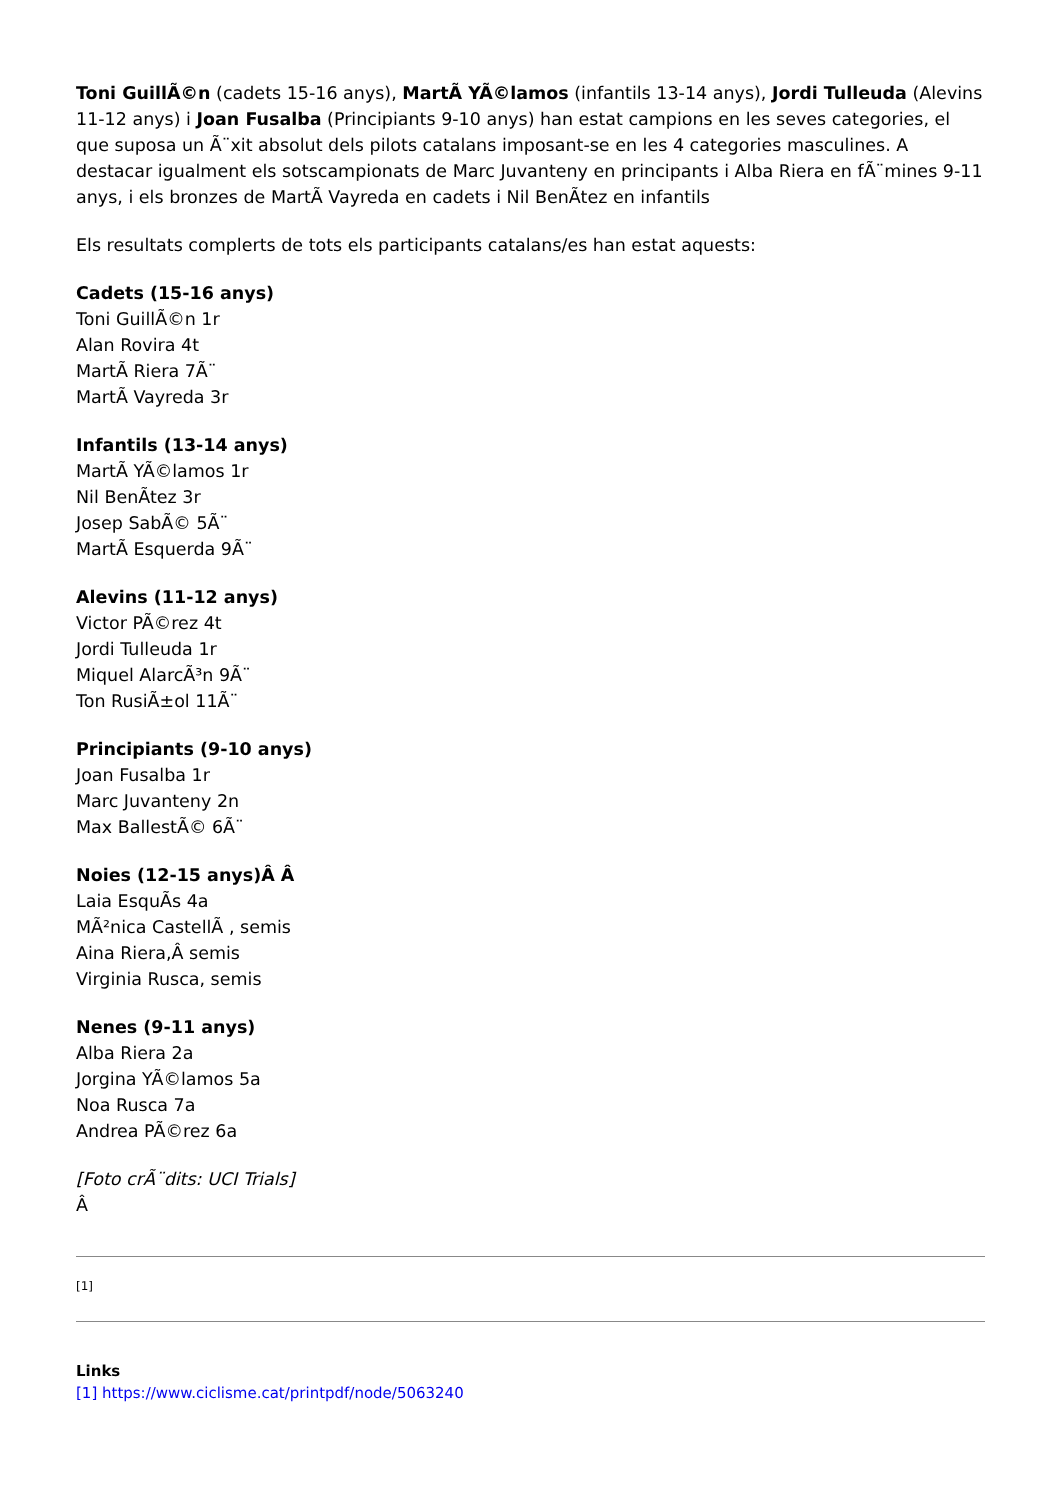Toni GuillÃ©n (cadets 15-16 anys), MartÃ YÃ©lamos (infantils 13-14 anys), Jordi Tulleuda (Alevins 11-12 anys) i Joan Fusalba (Principiants 9-10 anys) han estat campions en les seves categories, el que suposa un Ã¨xit absolut dels pilots catalans imposant-se en les 4 categories masculines. A destacar igualment els sotscampionats de Marc Juvanteny en principants i Alba Riera en fÃ¨mines 9-11 anys, i els bronzes de MartÃ Vayreda en cadets i Nil BenÃtez en infantils
Els resultats complerts de tots els participants catalans/es han estat aquests:
Cadets (15-16 anys)
Toni GuillÃ©n 1r
Alan Rovira 4t
MartÃ Riera 7Ã¨
MartÃ Vayreda 3r
Infantils (13-14 anys)
MartÃ YÃ©lamos 1r
Nil BenÃtez 3r
Josep SabÃ© 5Ã¨
MartÃ Esquerda 9Ã¨
Alevins (11-12 anys)
Victor PÃ©rez 4t
Jordi Tulleuda 1r
Miquel AlarcÃ³n 9Ã¨
Ton RusiÃ±ol 11Ã¨
Principiants (9-10 anys)
Joan Fusalba 1r
Marc Juvanteny 2n
Max BallestÃ© 6Ã¨
Noies (12-15 anys)Â Â
Laia EsquÃs 4a
MÃ²nica CastellÃ , semis
Aina Riera,Â semis
Virginia Rusca, semis
Nenes (9-11 anys)
Alba Riera 2a
Jorgina YÃ©lamos 5a
Noa Rusca 7a
Andrea PÃ©rez 6a
[Foto crÃ¨dits: UCI Trials]
Â
[1]
Links
[1] https://www.ciclisme.cat/printpdf/node/5063240